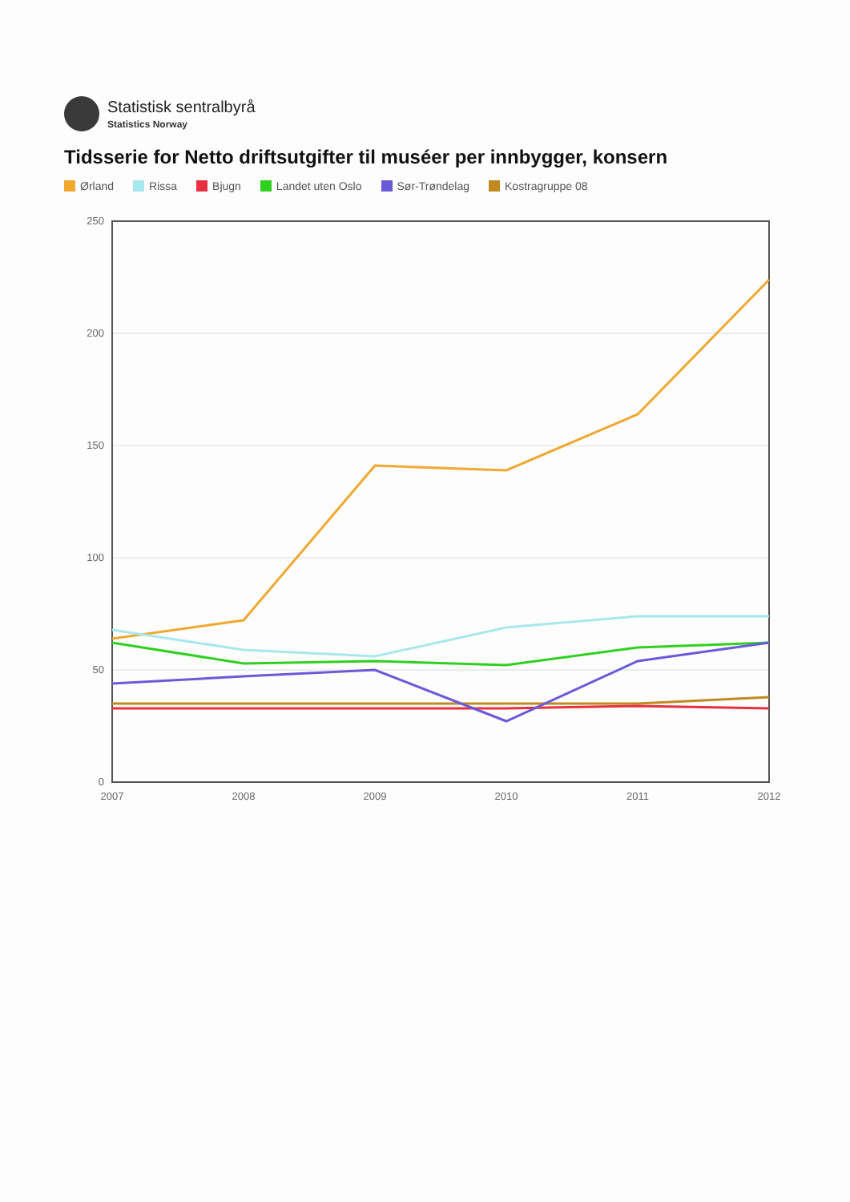Statistisk sentralbyrå
Statistics Norway
Tidsserie for Netto driftsutgifter til muséer per innbygger, konsern
Ørland Rissa Bjugn Landet uten Oslo Sør-Trøndelag Kostragruppe 08
0
50
100
150
200
250
2007
2008
2009
2010
2011
2012